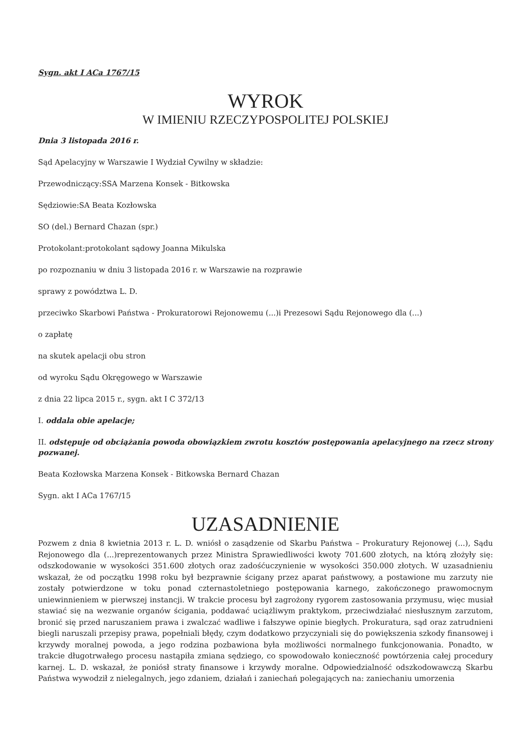Sygn. akt I ACa 1767/15
WYROK
W IMIENIU RZECZYPOSPOLITEJ POLSKIEJ
Dnia 3 listopada 2016 r.
Sąd Apelacyjny w Warszawie I Wydział Cywilny w składzie:
Przewodniczący:SSA Marzena Konsek - Bitkowska
Sędziowie:SA Beata Kozłowska
SO (del.) Bernard Chazan (spr.)
Protokolant:protokolant sądowy Joanna Mikulska
po rozpoznaniu w dniu 3 listopada 2016 r. w Warszawie na rozprawie
sprawy z powództwa L. D.
przeciwko Skarbowi Państwa - Prokuratorowi Rejonowemu (...)i Prezesowi Sądu Rejonowego dla (...)
o zapłatę
na skutek apelacji obu stron
od wyroku Sądu Okręgowego w Warszawie
z dnia 22 lipca 2015 r., sygn. akt I C 372/13
I. oddala obie apelacje;
II. odstępuje od obciążania powoda obowiązkiem zwrotu kosztów postępowania apelacyjnego na rzecz strony pozwanej.
Beata Kozłowska Marzena Konsek - Bitkowska Bernard Chazan
Sygn. akt I ACa 1767/15
UZASADNIENIE
Pozwem z dnia 8 kwietnia 2013 r. L. D. wniósł o zasądzenie od Skarbu Państwa – Prokuratury Rejonowej (...), Sądu Rejonowego dla (...)reprezentowanych przez Ministra Sprawiedliwości kwoty 701.600 złotych, na którą złożyły się: odszkodowanie w wysokości 351.600 złotych oraz zadośćuczynienie w wysokości 350.000 złotych. W uzasadnieniu wskazał, że od początku 1998 roku był bezprawnie ścigany przez aparat państwowy, a postawione mu zarzuty nie zostały potwierdzone w toku ponad czternastoletniego postępowania karnego, zakończonego prawomocnym uniewinnieniem w pierwszej instancji. W trakcie procesu był zagrożony rygorem zastosowania przymusu, więc musiał stawiać się na wezwanie organów ścigania, poddawać uciążliwym praktykom, przeciwdziałać niesłusznym zarzutom, bronić się przed naruszaniem prawa i zwalczać wadliwe i fałszywe opinie biegłych. Prokuratura, sąd oraz zatrudnieni biegli naruszali przepisy prawa, popełniali błędy, czym dodatkowo przyczyniali się do powiększenia szkody finansowej i krzywdy moralnej powoda, a jego rodzina pozbawiona była możliwości normalnego funkcjonowania. Ponadto, w trakcie długotrwałego procesu nastąpiła zmiana sędziego, co spowodowało konieczność powtórzenia całej procedury karnej. L. D. wskazał, że poniósł straty finansowe i krzywdy moralne. Odpowiedzialność odszkodowawczą Skarbu Państwa wywodził z nielegalnych, jego zdaniem, działań i zaniechań polegających na: zaniechaniu umorzenia